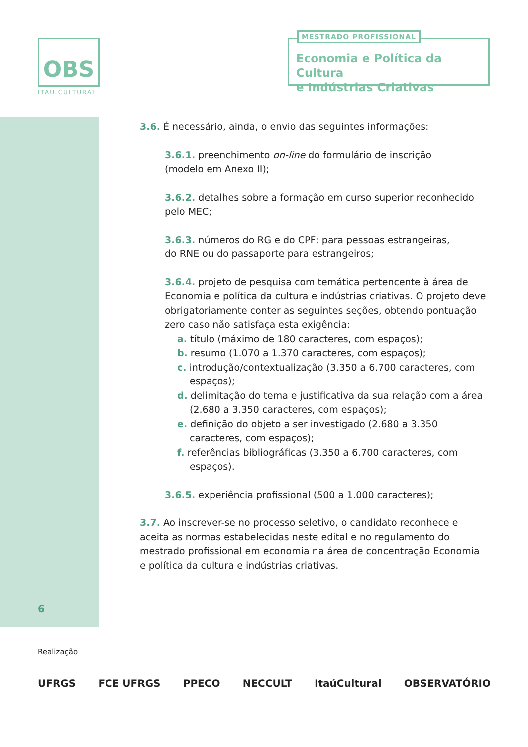OBS
ITAÚ CULTURAL
MESTRADO PROFISSIONAL
Economia e Política da Cultura
e Indústrias Criativas
3.6. É necessário, ainda, o envio das seguintes informações:
3.6.1. preenchimento on-line do formulário de inscrição
(modelo em Anexo II);
3.6.2. detalhes sobre a formação em curso superior reconhecido pelo MEC;
3.6.3. números do RG e do CPF; para pessoas estrangeiras,
do RNE ou do passaporte para estrangeiros;
3.6.4. projeto de pesquisa com temática pertencente à área de Economia e política da cultura e indústrias criativas. O projeto deve obrigatoriamente conter as seguintes seções, obtendo pontuação zero caso não satisfaça esta exigência:
a. título (máximo de 180 caracteres, com espaços);
b. resumo (1.070 a 1.370 caracteres, com espaços);
c. introdução/contextualização (3.350 a 6.700 caracteres, com espaços);
d. delimitação do tema e justificativa da sua relação com a área (2.680 a 3.350 caracteres, com espaços);
e. definição do objeto a ser investigado (2.680 a 3.350 caracteres, com espaços);
f. referências bibliográficas (3.350 a 6.700 caracteres, com espaços).
3.6.5. experiência profissional (500 a 1.000 caracteres);
3.7. Ao inscrever-se no processo seletivo, o candidato reconhece e aceita as normas estabelecidas neste edital e no regulamento do mestrado profissional em economia na área de concentração Economia e política da cultura e indústrias criativas.
6
Realização
UFRGS FCE UFRGS PPECO NECCULT ItaúCultural OBSERVATÓRIO